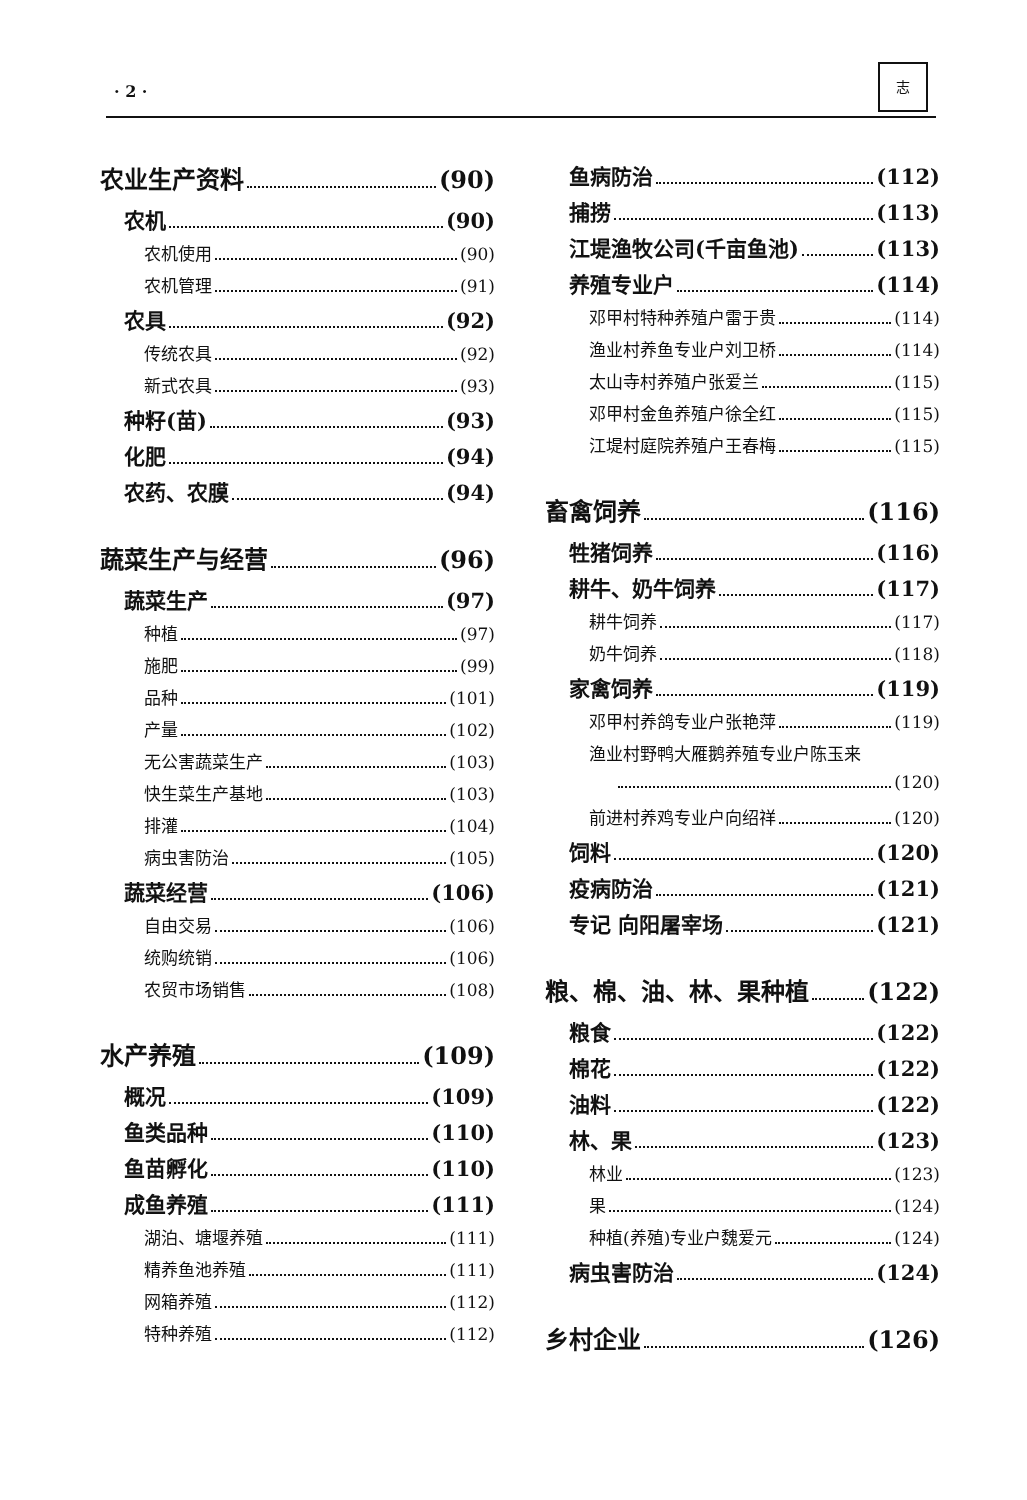· 2 ·
志
农业生产资料 (90)
农机 (90)
农机使用 (90)
农机管理 (91)
农具 (92)
传统农具 (92)
新式农具 (93)
种籽(苗) (93)
化肥 (94)
农药、农膜 (94)
蔬菜生产与经营 (96)
蔬菜生产 (97)
种植 (97)
施肥 (99)
品种 (101)
产量 (102)
无公害蔬菜生产 (103)
快生菜生产基地 (103)
排灌 (104)
病虫害防治 (105)
蔬菜经营 (106)
自由交易 (106)
统购统销 (106)
农贸市场销售 (108)
水产养殖 (109)
概况 (109)
鱼类品种 (110)
鱼苗孵化 (110)
成鱼养殖 (111)
湖泊、塘堰养殖 (111)
精养鱼池养殖 (111)
网箱养殖 (112)
特种养殖 (112)
鱼病防治 (112)
捕捞 (113)
江堤渔牧公司(千亩鱼池) (113)
养殖专业户 (114)
邓甲村特种养殖户雷于贵 (114)
渔业村养鱼专业户刘卫桥 (114)
太山寺村养殖户张爱兰 (115)
邓甲村金鱼养殖户徐全红 (115)
江堤村庭院养殖户王春梅 (115)
畜禽饲养 (116)
牲猪饲养 (116)
耕牛、奶牛饲养 (117)
耕牛饲养 (117)
奶牛饲养 (118)
家禽饲养 (119)
邓甲村养鸽专业户张艳萍 (119)
渔业村野鸭大雁鹅养殖专业户陈玉来
(120)
前进村养鸡专业户向绍祥 (120)
饲料 (120)
疫病防治 (121)
专记 向阳屠宰场 (121)
粮、棉、油、林、果种植 (122)
粮食 (122)
棉花 (122)
油料 (122)
林、果 (123)
林业 (123)
果 (124)
种植(养殖)专业户魏爱元 (124)
病虫害防治 (124)
乡村企业 (126)